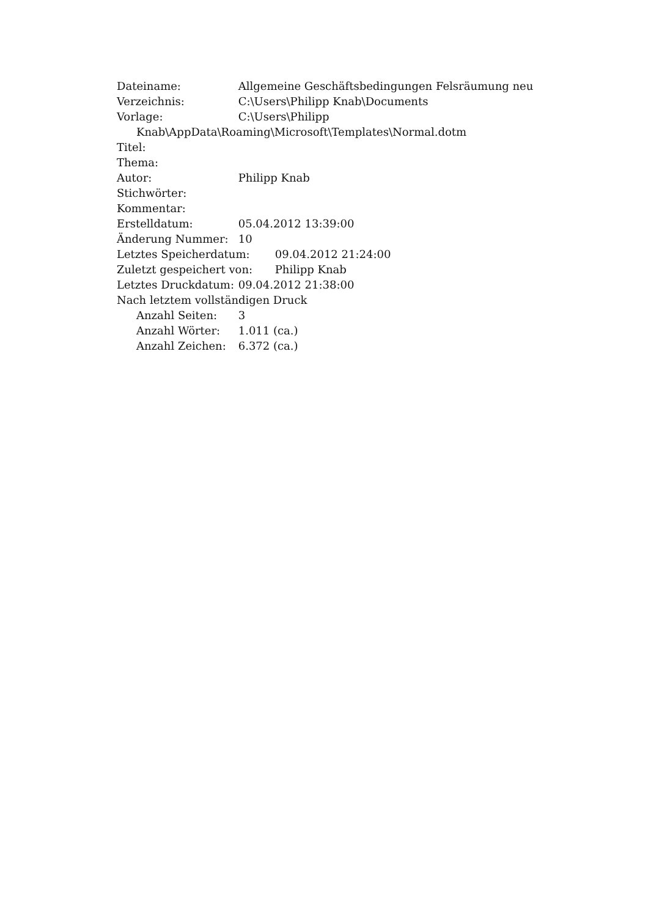Dateiname: Allgemeine Geschäftsbedingungen Felsräumung neu
Verzeichnis: C:\Users\Philipp Knab\Documents
Vorlage: C:\Users\Philipp
Knab\AppData\Roaming\Microsoft\Templates\Normal.dotm
Titel:
Thema:
Autor: Philipp Knab
Stichwörter:
Kommentar:
Erstelldatum: 05.04.2012 13:39:00
Änderung Nummer: 10
Letztes Speicherdatum: 09.04.2012 21:24:00
Zuletzt gespeichert von: Philipp Knab
Letztes Druckdatum: 09.04.2012 21:38:00
Nach letztem vollständigen Druck
Anzahl Seiten: 3
Anzahl Wörter: 1.011 (ca.)
Anzahl Zeichen: 6.372 (ca.)